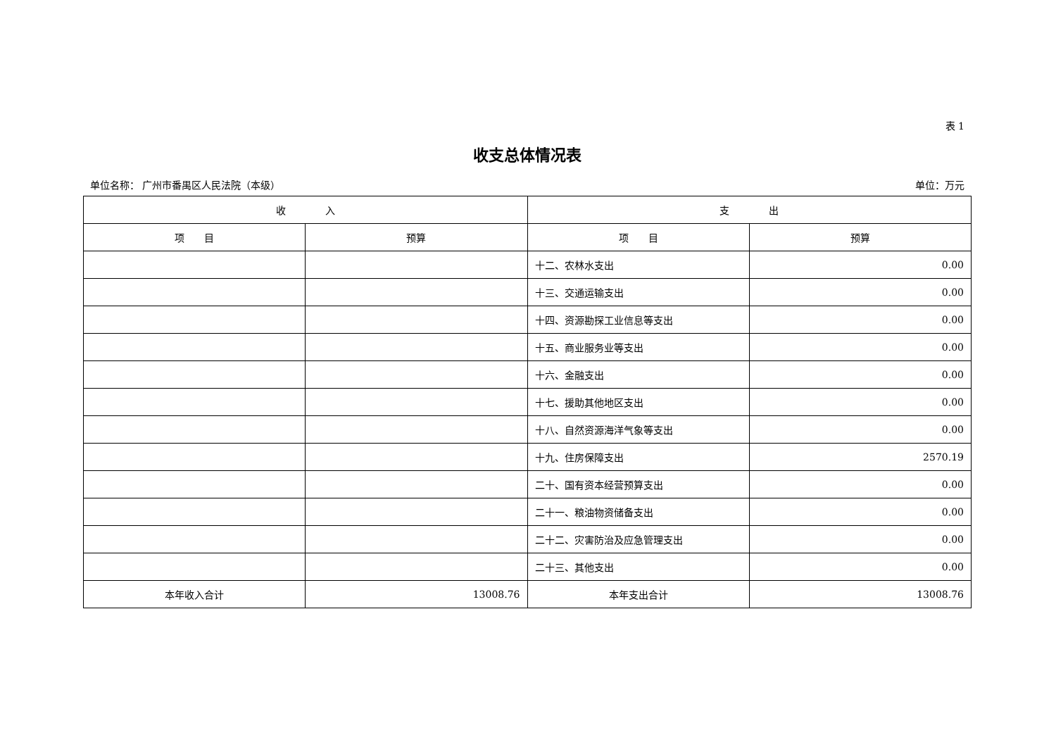表 1
收支总体情况表
单位名称： 广州市番禺区人民法院（本级） 单位：万元
| 收 入 | | 支 出 | |
| --- | --- | --- | --- |
| 项 目 | 预算 | 项 目 | 预算 |
| | | 十二、农林水支出 | 0.00 |
| | | 十三、交通运输支出 | 0.00 |
| | | 十四、资源勘探工业信息等支出 | 0.00 |
| | | 十五、商业服务业等支出 | 0.00 |
| | | 十六、金融支出 | 0.00 |
| | | 十七、援助其他地区支出 | 0.00 |
| | | 十八、自然资源海洋气象等支出 | 0.00 |
| | | 十九、住房保障支出 | 2570.19 |
| | | 二十、国有资本经营预算支出 | 0.00 |
| | | 二十一、粮油物资储备支出 | 0.00 |
| | | 二十二、灾害防治及应急管理支出 | 0.00 |
| | | 二十三、其他支出 | 0.00 |
| 本年收入合计 | 13008.76 | 本年支出合计 | 13008.76 |